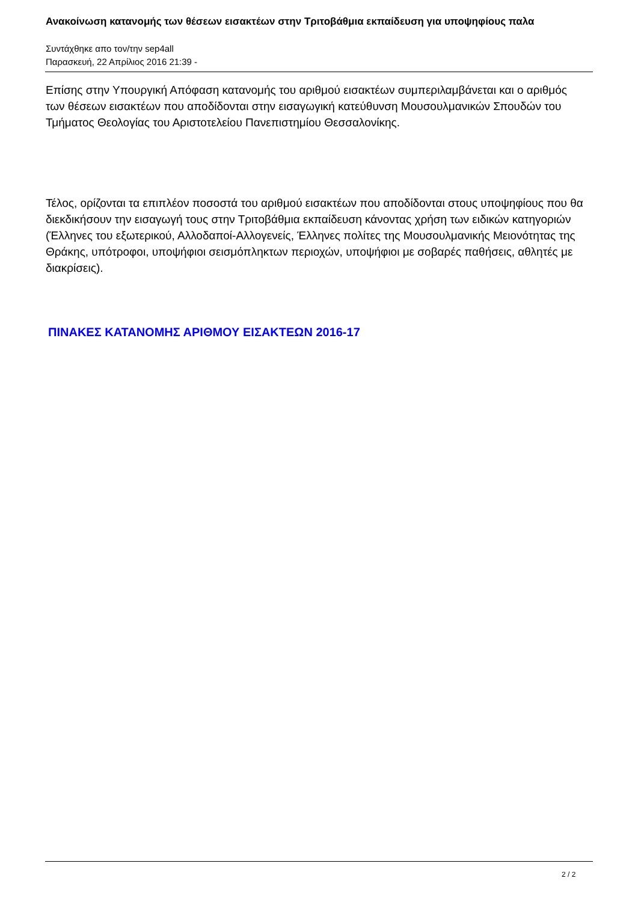Ανακοίνωση κατανομής των θέσεων εισακτέων στην Τριτοβάθμια εκπαίδευση για υποψηφίους παλα
Συντάχθηκε απο τον/την sep4all
Παρασκευή, 22 Απρίλιος 2016 21:39 -
Επίσης στην Υπουργική Απόφαση κατανομής του αριθμού εισακτέων συμπεριλαμβάνεται και ο αριθμός των θέσεων εισακτέων που αποδίδονται στην εισαγωγική κατεύθυνση Μουσουλμανικών Σπουδών του Τμήματος Θεολογίας του Αριστοτελείου Πανεπιστημίου Θεσσαλονίκης.
Τέλος, ορίζονται τα επιπλέον ποσοστά του αριθμού εισακτέων που αποδίδονται στους υποψηφίους που θα διεκδικήσουν την εισαγωγή τους στην Τριτοβάθμια εκπαίδευση κάνοντας χρήση των ειδικών κατηγοριών (Έλληνες του εξωτερικού, Αλλοδαποί-Αλλογενείς, Έλληνες πολίτες της Μουσουλμανικής Μειονότητας της Θράκης, υπότροφοι, υποψήφιοι σεισμόπληκτων περιοχών, υποψήφιοι με σοβαρές παθήσεις, αθλητές με διακρίσεις).
ΠΙΝΑΚΕΣ ΚΑΤΑΝΟΜΗΣ ΑΡΙΘΜΟΥ ΕΙΣΑΚΤΕΩΝ 2016-17
2 / 2